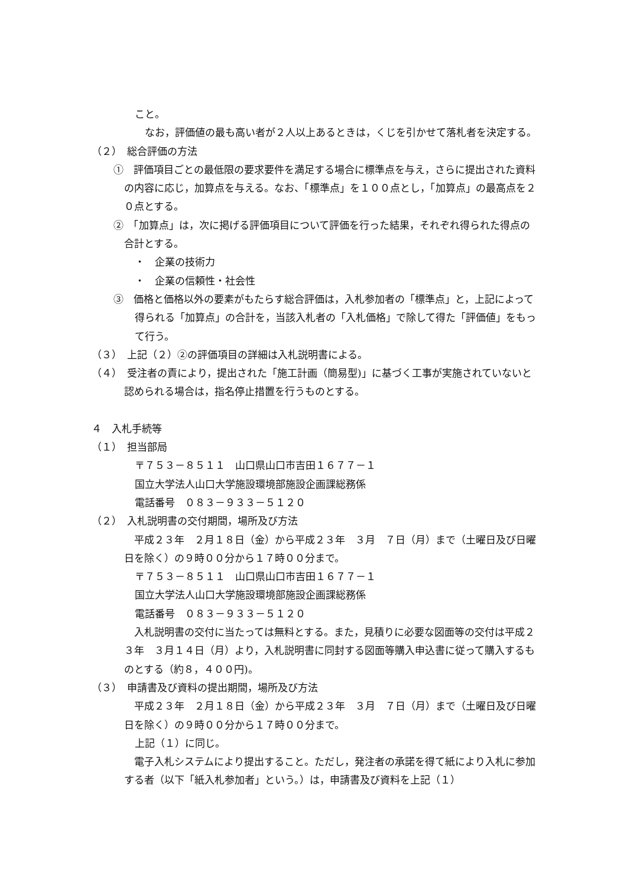こと。
　なお，評価値の最も高い者が２人以上あるときは，くじを引かせて落札者を決定する。
（２）　総合評価の方法
①　評価項目ごとの最低限の要求要件を満足する場合に標準点を与え，さらに提出された資料の内容に応じ，加算点を与える。なお、「標準点」を１００点とし，「加算点」の最高点を２０点とする。
②　「加算点」は，次に掲げる評価項目について評価を行った結果，それぞれ得られた得点の合計とする。
・　企業の技術力
・　企業の信頼性・社会性
③　価格と価格以外の要素がもたらす総合評価は，入札参加者の「標準点」と，上記によって得られる「加算点」の合計を，当該入札者の「入札価格」で除して得た「評価値」をもって行う。
（３）　上記（２）②の評価項目の詳細は入札説明書による。
（４）　受注者の責により，提出された「施工計画（簡易型)」に基づく工事が実施されていないと認められる場合は，指名停止措置を行うものとする。
４　入札手続等
（１）　担当部局
〒７５３－８５１１　山口県山口市吉田１６７７－１
国立大学法人山口大学施設環境部施設企画課総務係
電話番号　０８３－９３３－５１２０
（２）　入札説明書の交付期間，場所及び方法
　平成２３年　２月１８日（金）から平成２３年　３月　７日（月）まで（土曜日及び日曜日を除く）の９時００分から１７時００分まで。
〒７５３－８５１１　山口県山口市吉田１６７７－１
国立大学法人山口大学施設環境部施設企画課総務係
電話番号　０８３－９３３－５１２０
　入札説明書の交付に当たっては無料とする。また，見積りに必要な図面等の交付は平成２３年　３月１４日（月）より，入札説明書に同封する図面等購入申込書に従って購入するものとする（約８，４００円)。
（３）　申請書及び資料の提出期間，場所及び方法
　平成２３年　２月１８日（金）から平成２３年　３月　７日（月）まで（土曜日及び日曜日を除く）の９時００分から１７時００分まで。
上記（１）に同じ。
　電子入札システムにより提出すること。ただし，発注者の承諾を得て紙により入札に参加する者（以下「紙入札参加者」という。）は，申請書及び資料を上記（１）